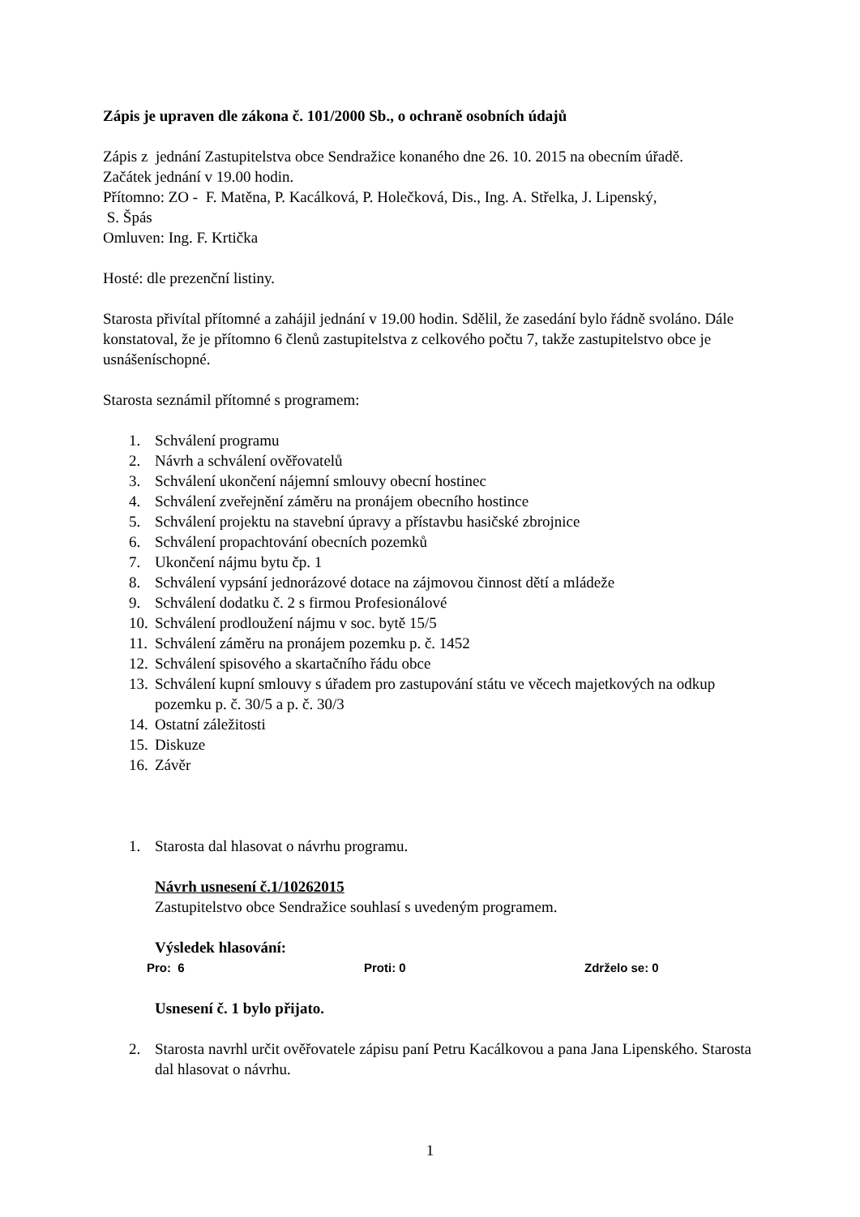Zápis je upraven dle zákona č. 101/2000 Sb., o ochraně osobních údajů
Zápis z jednání Zastupitelstva obce Sendražice konaného dne 26. 10. 2015 na obecním úřadě.
Začátek jednání v 19.00 hodin.
Přítomno: ZO - F. Matěna, P. Kacálková, P. Holečková, Dis., Ing. A. Střelka, J. Lipenský,
S. Špás
Omluven: Ing. F. Krtička
Hosté: dle prezenční listiny.
Starosta přivítal přítomné a zahájil jednání v 19.00 hodin. Sdělil, že zasedání bylo řádně svoláno. Dále konstatoval, že je přítomno 6 členů zastupitelstva z celkového počtu 7, takže zastupitelstvo obce je usnášeníschopné.
Starosta seznámil přítomné s programem:
1. Schválení programu
2. Návrh a schválení ověřovatelů
3. Schválení ukončení nájemní smlouvy obecní hostinec
4. Schválení zveřejnění záměru na pronájem obecního hostince
5. Schválení projektu na stavební úpravy a přístavbu hasičské zbrojnice
6. Schválení propachtování obecních pozemků
7. Ukončení nájmu bytu čp. 1
8. Schválení vypsání jednorázové dotace na zájmovou činnost dětí a mládeže
9. Schválení dodatku č. 2 s firmou Profesionálové
10. Schválení prodloužení nájmu v soc. bytě 15/5
11. Schválení záměru na pronájem pozemku p. č. 1452
12. Schválení spisového a skartačního řádu obce
13. Schválení kupní smlouvy s úřadem pro zastupování státu ve věcech majetkových na odkup pozemku p. č. 30/5 a p. č. 30/3
14. Ostatní záležitosti
15. Diskuze
16. Závěr
1. Starosta dal hlasovat o návrhu programu.
Návrh usnesení č.1/10262015
Zastupitelstvo obce Sendražice souhlasí s uvedeným programem.
Výsledek hlasování:
Pro: 6 Proti: 0 Zdrželo se: 0
Usnesení č. 1 bylo přijato.
2. Starosta navrhl určit ověřovatele zápisu paní Petru Kacálkovou a pana Jana Lipenského. Starosta dal hlasovat o návrhu.
1